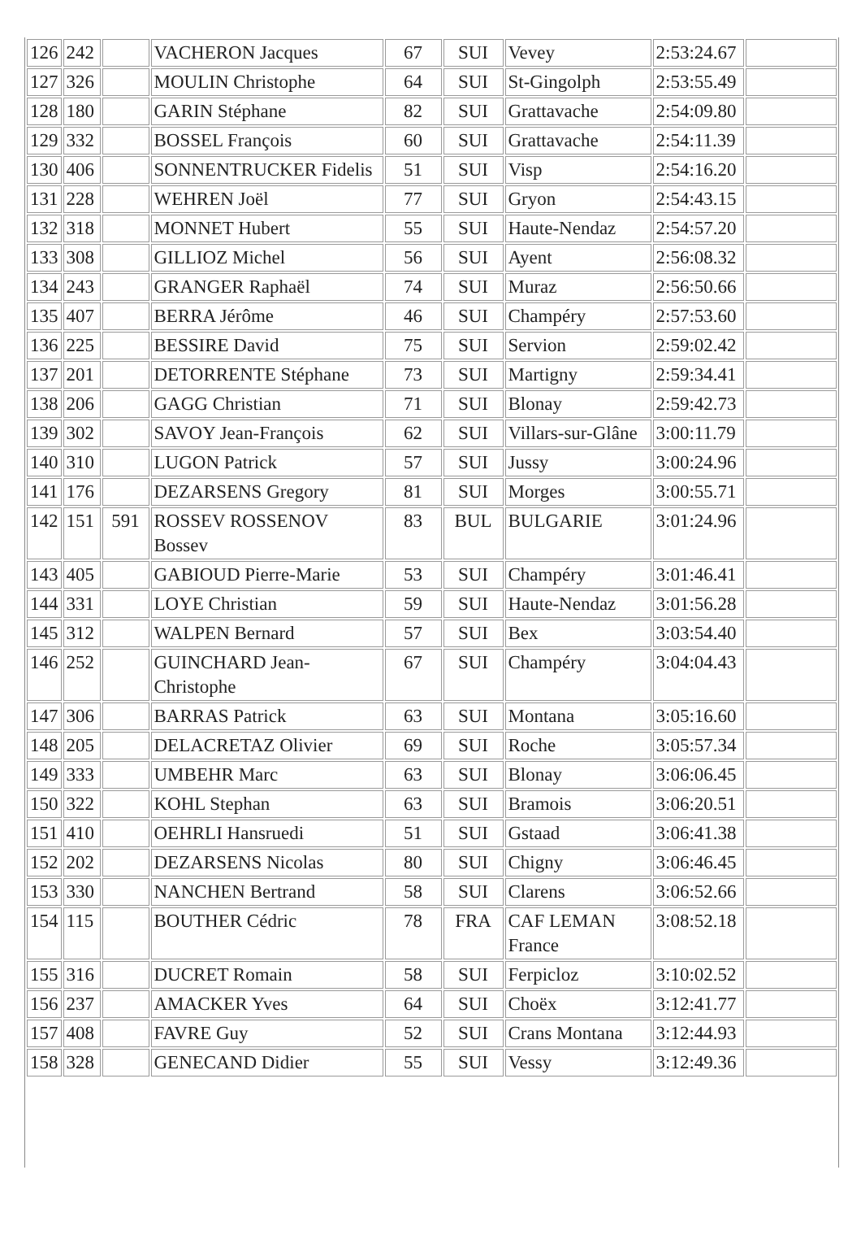| 126 | 242 | | VACHERON Jacques | 67 | SUI | Vevey | 2:53:24.67 | |
| 127 | 326 | | MOULIN Christophe | 64 | SUI | St-Gingolph | 2:53:55.49 | |
| 128 | 180 | | GARIN Stéphane | 82 | SUI | Grattavache | 2:54:09.80 | |
| 129 | 332 | | BOSSEL François | 60 | SUI | Grattavache | 2:54:11.39 | |
| 130 | 406 | | SONNENTRUCKER Fidelis | 51 | SUI | Visp | 2:54:16.20 | |
| 131 | 228 | | WEHREN Joël | 77 | SUI | Gryon | 2:54:43.15 | |
| 132 | 318 | | MONNET Hubert | 55 | SUI | Haute-Nendaz | 2:54:57.20 | |
| 133 | 308 | | GILLIOZ Michel | 56 | SUI | Ayent | 2:56:08.32 | |
| 134 | 243 | | GRANGER Raphaël | 74 | SUI | Muraz | 2:56:50.66 | |
| 135 | 407 | | BERRA Jérôme | 46 | SUI | Champéry | 2:57:53.60 | |
| 136 | 225 | | BESSIRE David | 75 | SUI | Servion | 2:59:02.42 | |
| 137 | 201 | | DETORRENTE Stéphane | 73 | SUI | Martigny | 2:59:34.41 | |
| 138 | 206 | | GAGG Christian | 71 | SUI | Blonay | 2:59:42.73 | |
| 139 | 302 | | SAVOY Jean-François | 62 | SUI | Villars-sur-Glâne | 3:00:11.79 | |
| 140 | 310 | | LUGON Patrick | 57 | SUI | Jussy | 3:00:24.96 | |
| 141 | 176 | | DEZARSENS Gregory | 81 | SUI | Morges | 3:00:55.71 | |
| 142 | 151 | 591 | ROSSEV ROSSENOV Bossev | 83 | BUL | BULGARIE | 3:01:24.96 | |
| 143 | 405 | | GABIOUD Pierre-Marie | 53 | SUI | Champéry | 3:01:46.41 | |
| 144 | 331 | | LOYE Christian | 59 | SUI | Haute-Nendaz | 3:01:56.28 | |
| 145 | 312 | | WALPEN Bernard | 57 | SUI | Bex | 3:03:54.40 | |
| 146 | 252 | | GUINCHARD Jean-Christophe | 67 | SUI | Champéry | 3:04:04.43 | |
| 147 | 306 | | BARRAS Patrick | 63 | SUI | Montana | 3:05:16.60 | |
| 148 | 205 | | DELACRETAZ Olivier | 69 | SUI | Roche | 3:05:57.34 | |
| 149 | 333 | | UMBEHR Marc | 63 | SUI | Blonay | 3:06:06.45 | |
| 150 | 322 | | KOHL Stephan | 63 | SUI | Bramois | 3:06:20.51 | |
| 151 | 410 | | OEHRLI Hansruedi | 51 | SUI | Gstaad | 3:06:41.38 | |
| 152 | 202 | | DEZARSENS Nicolas | 80 | SUI | Chigny | 3:06:46.45 | |
| 153 | 330 | | NANCHEN Bertrand | 58 | SUI | Clarens | 3:06:52.66 | |
| 154 | 115 | | BOUTHER Cédric | 78 | FRA | CAF LEMAN France | 3:08:52.18 | |
| 155 | 316 | | DUCRET Romain | 58 | SUI | Ferpicloz | 3:10:02.52 | |
| 156 | 237 | | AMACKER Yves | 64 | SUI | Choëx | 3:12:41.77 | |
| 157 | 408 | | FAVRE Guy | 52 | SUI | Crans Montana | 3:12:44.93 | |
| 158 | 328 | | GENECAND Didier | 55 | SUI | Vessy | 3:12:49.36 | |